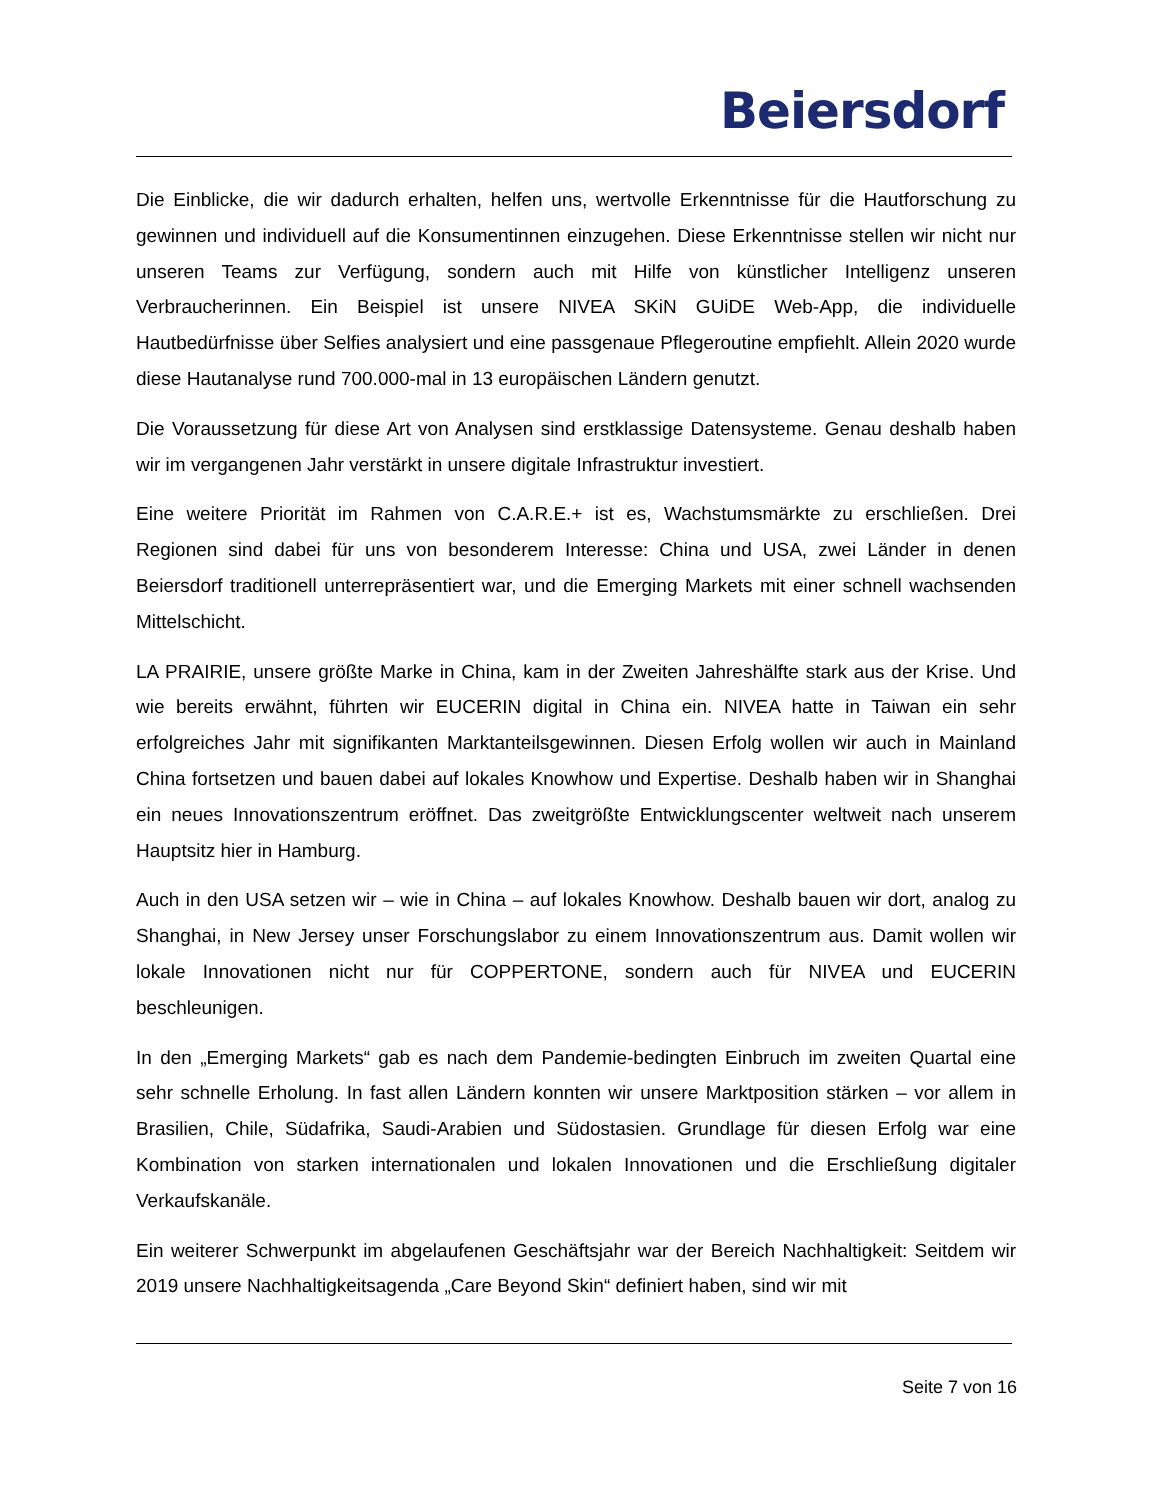Beiersdorf
Die Einblicke, die wir dadurch erhalten, helfen uns, wertvolle Erkenntnisse für die Hautforschung zu gewinnen und individuell auf die Konsumentinnen einzugehen. Diese Erkenntnisse stellen wir nicht nur unseren Teams zur Verfügung, sondern auch mit Hilfe von künstlicher Intelligenz unseren Verbraucherinnen. Ein Beispiel ist unsere NIVEA SKiN GUiDE Web-App, die individuelle Hautbedürfnisse über Selfies analysiert und eine passgenaue Pflegeroutine empfiehlt. Allein 2020 wurde diese Hautanalyse rund 700.000-mal in 13 europäischen Ländern genutzt.
Die Voraussetzung für diese Art von Analysen sind erstklassige Datensysteme. Genau deshalb haben wir im vergangenen Jahr verstärkt in unsere digitale Infrastruktur investiert.
Eine weitere Priorität im Rahmen von C.A.R.E.+ ist es, Wachstumsmärkte zu erschließen. Drei Regionen sind dabei für uns von besonderem Interesse: China und USA, zwei Länder in denen Beiersdorf traditionell unterrepräsentiert war, und die Emerging Markets mit einer schnell wachsenden Mittelschicht.
LA PRAIRIE, unsere größte Marke in China, kam in der Zweiten Jahreshälfte stark aus der Krise. Und wie bereits erwähnt, führten wir EUCERIN digital in China ein. NIVEA hatte in Taiwan ein sehr erfolgreiches Jahr mit signifikanten Marktanteilsgewinnen. Diesen Erfolg wollen wir auch in Mainland China fortsetzen und bauen dabei auf lokales Knowhow und Expertise. Deshalb haben wir in Shanghai ein neues Innovationszentrum eröffnet. Das zweitgrößte Entwicklungscenter weltweit nach unserem Hauptsitz hier in Hamburg.
Auch in den USA setzen wir – wie in China – auf lokales Knowhow. Deshalb bauen wir dort, analog zu Shanghai, in New Jersey unser Forschungslabor zu einem Innovationszentrum aus. Damit wollen wir lokale Innovationen nicht nur für COPPERTONE, sondern auch für NIVEA und EUCERIN beschleunigen.
In den „Emerging Markets“ gab es nach dem Pandemie-bedingten Einbruch im zweiten Quartal eine sehr schnelle Erholung. In fast allen Ländern konnten wir unsere Marktposition stärken – vor allem in Brasilien, Chile, Südafrika, Saudi-Arabien und Südostasien. Grundlage für diesen Erfolg war eine Kombination von starken internationalen und lokalen Innovationen und die Erschließung digitaler Verkaufskanäle.
Ein weiterer Schwerpunkt im abgelaufenen Geschäftsjahr war der Bereich Nachhaltigkeit: Seitdem wir 2019 unsere Nachhaltigkeitsagenda „Care Beyond Skin“ definiert haben, sind wir mit
Seite 7 von 16